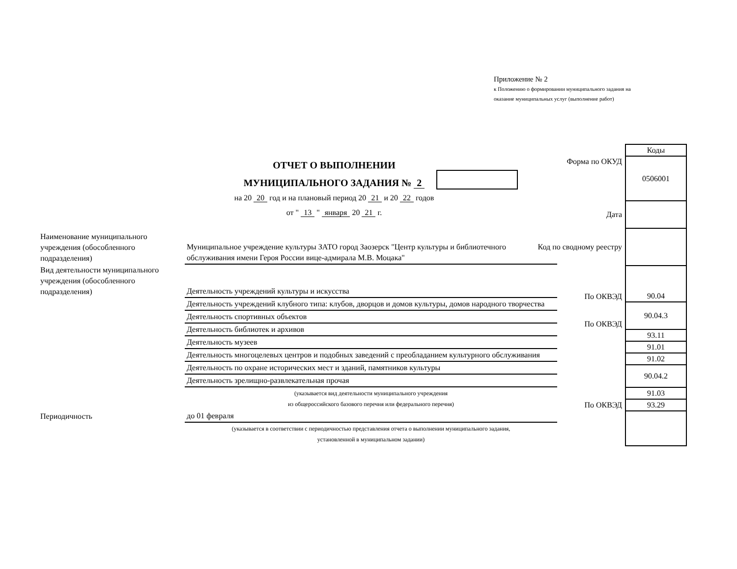Приложение № 2
к Положению о формировании муниципального задания на
оказание муниципальных услуг (выполнение работ)
ОТЧЕТ О ВЫПОЛНЕНИИ
МУНИЦИПАЛЬНОГО ЗАДАНИЯ № 2
на 20 20 год и на плановый период 20 21 и 20 22 годов
от " 13 " января 20 21 г.
| | Коды |
| Форма по ОКУД | 0506001 |
| Дата | |
| Код по сводному реестру | |
| По ОКВЭД | 90.04 |
| По ОКВЭД | 90.04.3 |
| | 93.11 |
| | 91.01 |
| | 91.02 |
| | 90.04.2 |
| | 91.03 |
| По ОКВЭД | 93.29 |
| Наименование муниципального учреждения (обособленного подразделения) | Муниципальное учреждение культуры ЗАТО город Заозерск "Центр культуры и библиотечного обслуживания имени Героя России вице-адмирала М.В. Моцака" |
| Вид деятельности муниципального учреждения (обособленного подразделения) | Деятельность учреждений культуры и искусства |
| | Деятельность учреждений клубного типа: клубов, дворцов и домов культуры, домов народного творчества |
| | Деятельность спортивных объектов |
| | Деятельность библиотек и архивов |
| | Деятельность музеев |
| | Деятельность многоцелевых центров и подобных заведений с преобладанием культурного обслуживания |
| | Деятельность по охране исторических мест и зданий, памятников культуры |
| | Деятельность зрелищно-развлекательная прочая |
| | (указывается вид деятельности муниципального учреждения из общероссийского базового перечня или федерального перечня) |
| Периодичность | до 01 февраля |
| | (указывается в соответствии с периодичностью представления отчета о выполнении муниципального задания, установленной в муниципальном задании) |